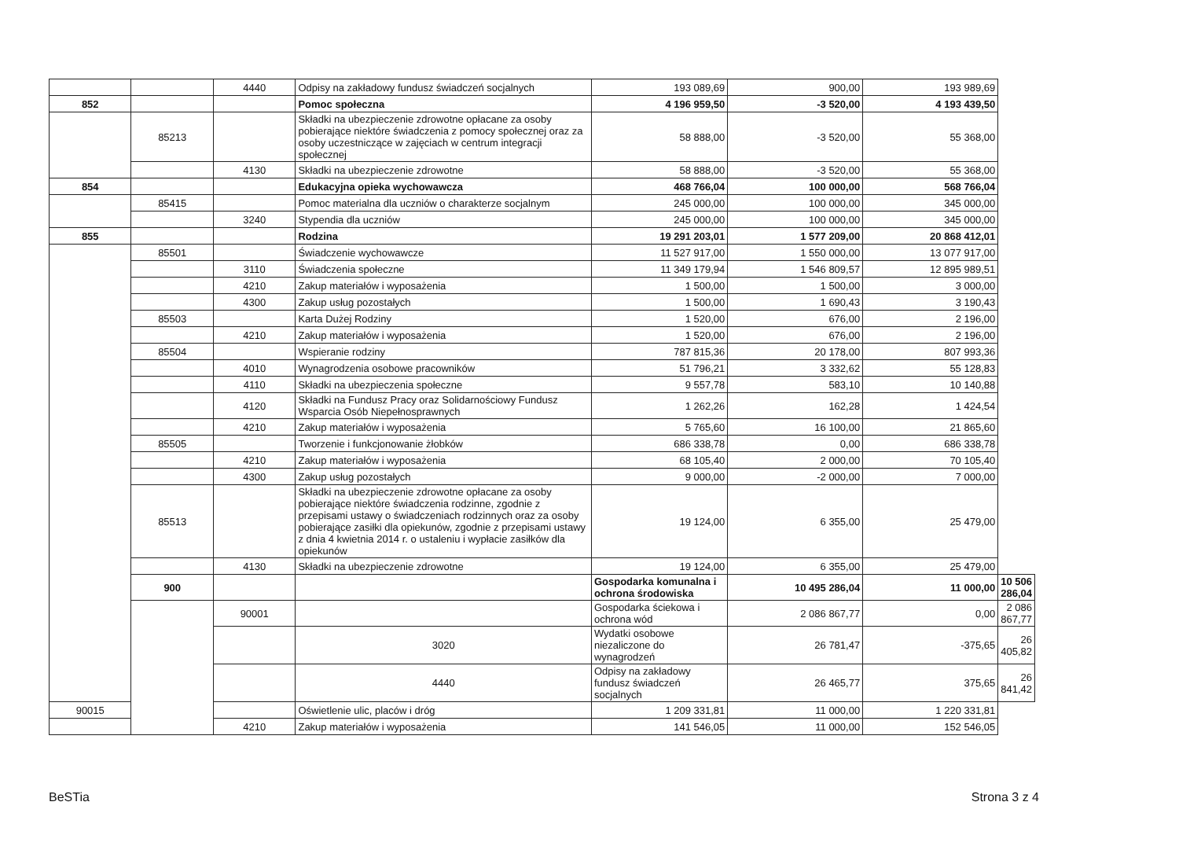| | | 4440 | Odpisy na zakładowy fundusz świadczeń socjalnych | 193 089,69 | 900,00 | 193 989,69 | |
| 852 | | | Pomoc społeczna | 4 196 959,50 | -3 520,00 | 4 193 439,50 | |
| | 85213 | | Składki na ubezpieczenie zdrowotne opłacane za osoby pobierające niektóre świadczenia z pomocy społecznej oraz za osoby uczestniczące w zajęciach w centrum integracji społecznej | 58 888,00 | -3 520,00 | 55 368,00 | |
| | | 4130 | Składki na ubezpieczenie zdrowotne | 58 888,00 | -3 520,00 | 55 368,00 | |
| 854 | | | Edukacyjna opieka wychowawcza | 468 766,04 | 100 000,00 | 568 766,04 | |
| | 85415 | | Pomoc materialna dla uczniów o charakterze socjalnym | 245 000,00 | 100 000,00 | 345 000,00 | |
| | | 3240 | Stypendia dla uczniów | 245 000,00 | 100 000,00 | 345 000,00 | |
| 855 | | | Rodzina | 19 291 203,01 | 1 577 209,00 | 20 868 412,01 | |
| | 85501 | | Świadczenie wychowawcze | 11 527 917,00 | 1 550 000,00 | 13 077 917,00 | |
| | | 3110 | Świadczenia społeczne | 11 349 179,94 | 1 546 809,57 | 12 895 989,51 | |
| | | 4210 | Zakup materiałów i wyposażenia | 1 500,00 | 1 500,00 | 3 000,00 | |
| | | 4300 | Zakup usług pozostałych | 1 500,00 | 1 690,43 | 3 190,43 | |
| | 85503 | | Karta Dużej Rodziny | 1 520,00 | 676,00 | 2 196,00 | |
| | | 4210 | Zakup materiałów i wyposażenia | 1 520,00 | 676,00 | 2 196,00 | |
| | 85504 | | Wspieranie rodziny | 787 815,36 | 20 178,00 | 807 993,36 | |
| | | 4010 | Wynagrodzenia osobowe pracowników | 51 796,21 | 3 332,62 | 55 128,83 | |
| | | 4110 | Składki na ubezpieczenia społeczne | 9 557,78 | 583,10 | 10 140,88 | |
| | | 4120 | Składki na Fundusz Pracy oraz Solidarnościowy Fundusz Wsparcia Osób Niepełnosprawnych | 1 262,26 | 162,28 | 1 424,54 | |
| | | 4210 | Zakup materiałów i wyposażenia | 5 765,60 | 16 100,00 | 21 865,60 | |
| | 85505 | | Tworzenie i funkcjonowanie żłobków | 686 338,78 | 0,00 | 686 338,78 | |
| | | 4210 | Zakup materiałów i wyposażenia | 68 105,40 | 2 000,00 | 70 105,40 | |
| | | 4300 | Zakup usług pozostałych | 9 000,00 | -2 000,00 | 7 000,00 | |
| | 85513 | | Składki na ubezpieczenie zdrowotne opłacane za osoby pobierające niektóre świadczenia rodzinne, zgodnie z przepisami ustawy o świadczeniach rodzinnych oraz za osoby pobierające zasiłki dla opiekunów, zgodnie z przepisami ustawy z dnia 4 kwietnia 2014 r. o ustaleniu i wypłacie zasiłków dla opiekunów | 19 124,00 | 6 355,00 | 25 479,00 | |
| | | 4130 | Składki na ubezpieczenie zdrowotne | 19 124,00 | 6 355,00 | 25 479,00 | |
| | 900 | | | Gospodarka komunalna i ochrona środowiska | 10 495 286,04 | 11 000,00 | 10 506 286,04 |
| | | 90001 | | Gospodarka ściekowa i ochrona wód | 2 086 867,77 | 0,00 | 2 086 867,77 |
| | | | 3020 | Wydatki osobowe niezaliczone do wynagrodzeń | 26 781,47 | -375,65 | 26 405,82 |
| | | | 4440 | Odpisy na zakładowy fundusz świadczeń socjalnych | 26 465,77 | 375,65 | 26 841,42 |
| 90015 | | | Oświetlenie ulic, placów i dróg | 1 209 331,81 | 11 000,00 | 1 220 331,81 | |
| | | 4210 | Zakup materiałów i wyposażenia | 141 546,05 | 11 000,00 | 152 546,05 | |
BeSTia Strona 3 z 4